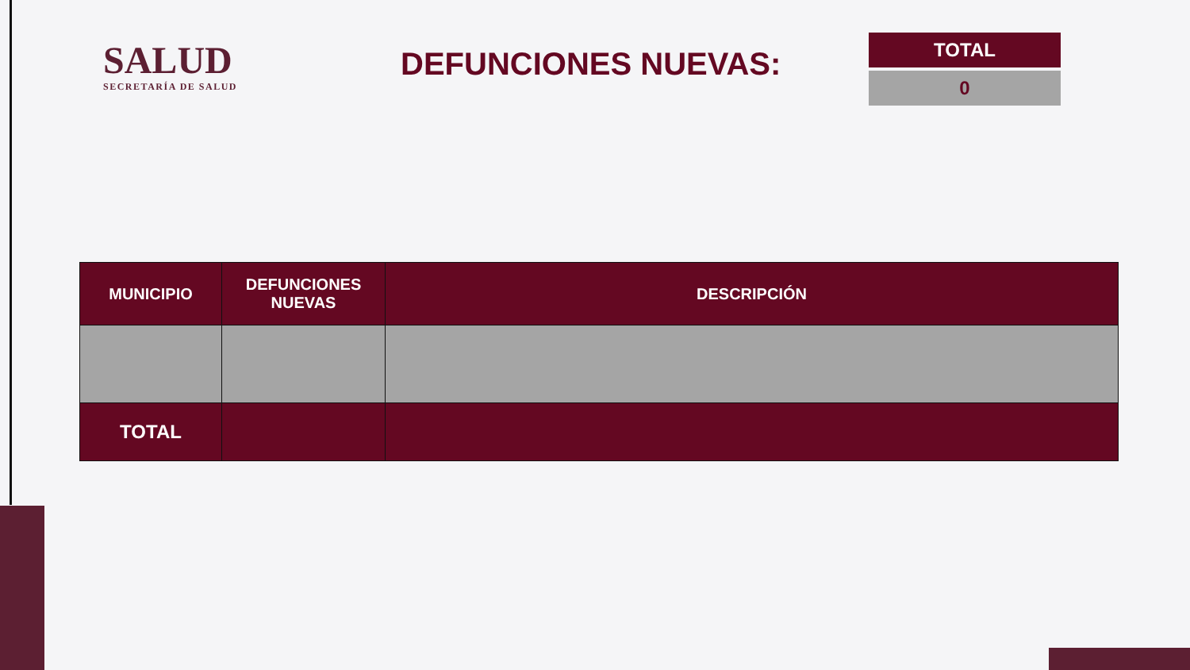SALUD
SECRETARÍA DE SALUD
DEFUNCIONES NUEVAS:
TOTAL
0
| MUNICIPIO | DEFUNCIONES NUEVAS | DESCRIPCIÓN |
| --- | --- | --- |
| TOTAL | | |